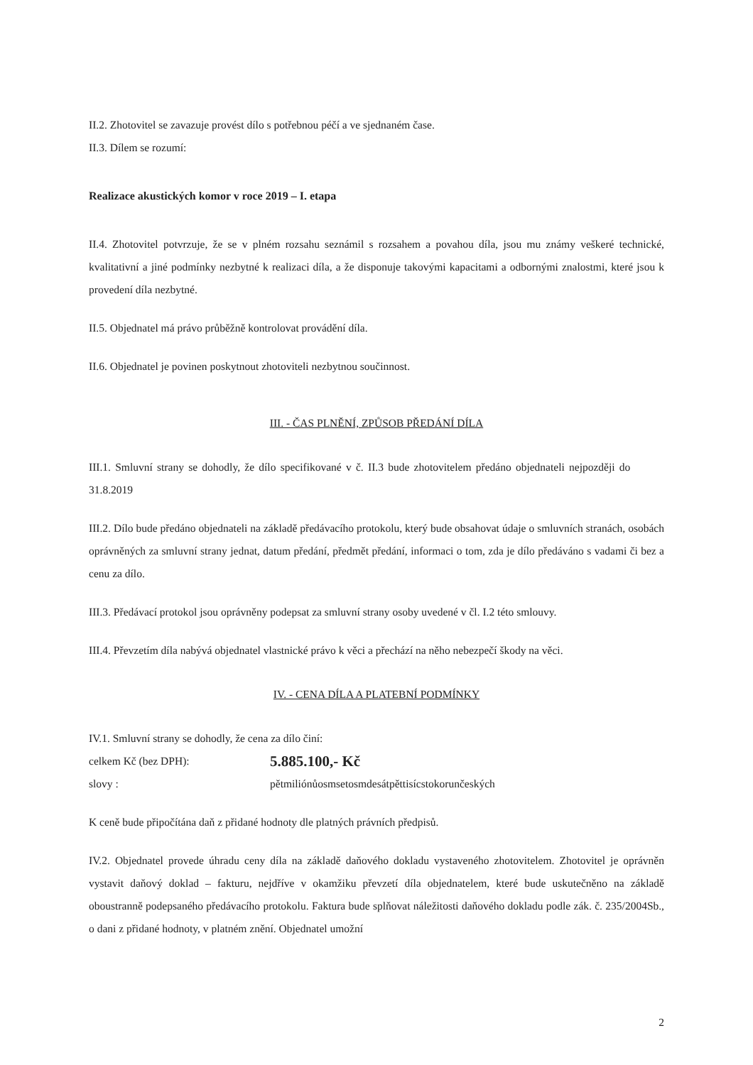II.2. Zhotovitel se zavazuje provést dílo s potřebnou péčí a ve sjednaném čase.
II.3. Dílem se rozumí:
Realizace akustických komor v roce 2019 – I. etapa
II.4. Zhotovitel potvrzuje, že se v plném rozsahu seznámil s rozsahem a povahou díla, jsou mu známy veškeré technické, kvalitativní a jiné podmínky nezbytné k realizaci díla, a že disponuje takovými kapacitami a odbornými znalostmi, které jsou k provedení díla nezbytné.
II.5. Objednatel má právo průběžně kontrolovat provádění díla.
II.6. Objednatel je povinen poskytnout zhotoviteli nezbytnou součinnost.
III. - ČAS PLNĚNÍ, ZPŮSOB PŘEDÁNÍ DÍLA
III.1. Smluvní strany se dohodly, že dílo specifikované v č. II.3 bude zhotovitelem předáno objednateli nejpozději do 31.8.2019
III.2. Dílo bude předáno objednateli na základě předávacího protokolu, který bude obsahovat údaje o smluvních stranách, osobách oprávněných za smluvní strany jednat, datum předání, předmět předání, informaci o tom, zda je dílo předáváno s vadami či bez a cenu za dílo.
III.3. Předávací protokol jsou oprávněny podepsat za smluvní strany osoby uvedené v čl. I.2 této smlouvy.
III.4. Převzetím díla nabývá objednatel vlastnické právo k věci a přechází na něho nebezpečí škody na věci.
IV. - CENA DÍLA A PLATEBNÍ PODMÍNKY
IV.1. Smluvní strany se dohodly, že cena za dílo činí:
celkem Kč (bez DPH): 5.885.100,- Kč
slovy : pětmiliónůosmsetosmdesátpěttisícstokorunčeských
K ceně bude připočítána daň z přidané hodnoty dle platných právních předpisů.
IV.2. Objednatel provede úhradu ceny díla na základě daňového dokladu vystaveného zhotovitelem. Zhotovitel je oprávněn vystavit daňový doklad – fakturu, nejdříve v okamžiku převzetí díla objednatelem, které bude uskutečněno na základě oboustranně podepsaného předávacího protokolu. Faktura bude splňovat náležitosti daňového dokladu podle zák. č. 235/2004Sb., o dani z přidané hodnoty, v platném znění. Objednatel umožní
2